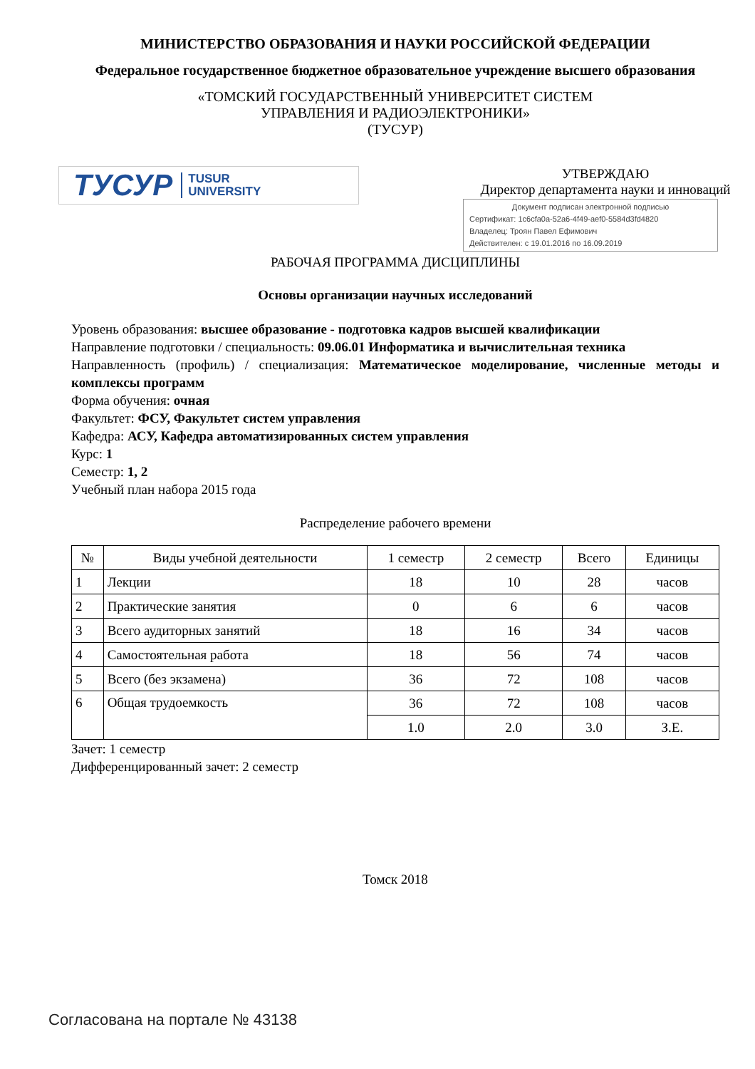МИНИСТЕРСТВО ОБРАЗОВАНИЯ И НАУКИ РОССИЙСКОЙ ФЕДЕРАЦИИ
Федеральное государственное бюджетное образовательное учреждение высшего образования
«ТОМСКИЙ ГОСУДАРСТВЕННЫЙ УНИВЕРСИТЕТ СИСТЕМ
УПРАВЛЕНИЯ И РАДИОЭЛЕКТРОНИКИ»
(ТУСУР)
ТУСУР TUSUR
UNIVERSITY
УТВЕРЖДАЮ
Директор департамента науки и инноваций
Документ подписан электронной подписью
Сертификат: 1c6cfa0a-52a6-4f49-aef0-5584d3fd4820
Владелец: Троян Павел Ефимович
Действителен: с 19.01.2016 по 16.09.2019
РАБОЧАЯ ПРОГРАММА ДИСЦИПЛИНЫ
Основы организации научных исследований
Уровень образования: высшее образование - подготовка кадров высшей квалификации
Направление подготовки / специальность: 09.06.01 Информатика и вычислительная техника
Направленность (профиль) / специализация: Математическое моделирование, численные методы и комплексы программ
Форма обучения: очная
Факультет: ФСУ, Факультет систем управления
Кафедра: АСУ, Кафедра автоматизированных систем управления
Курс: 1
Семестр: 1, 2
Учебный план набора 2015 года
Распределение рабочего времени
| № | Виды учебной деятельности | 1 семестр | 2 семестр | Всего | Единицы |
| --- | --- | --- | --- | --- | --- |
| 1 | Лекции | 18 | 10 | 28 | часов |
| 2 | Практические занятия | 0 | 6 | 6 | часов |
| 3 | Всего аудиторных занятий | 18 | 16 | 34 | часов |
| 4 | Самостоятельная работа | 18 | 56 | 74 | часов |
| 5 | Всего (без экзамена) | 36 | 72 | 108 | часов |
| 6 | Общая трудоемкость | 36 | 72 | 108 | часов |
| | | 1.0 | 2.0 | 3.0 | З.Е. |
Зачет: 1 семестр
Дифференцированный зачет: 2 семестр
Томск 2018
Согласована на портале № 43138